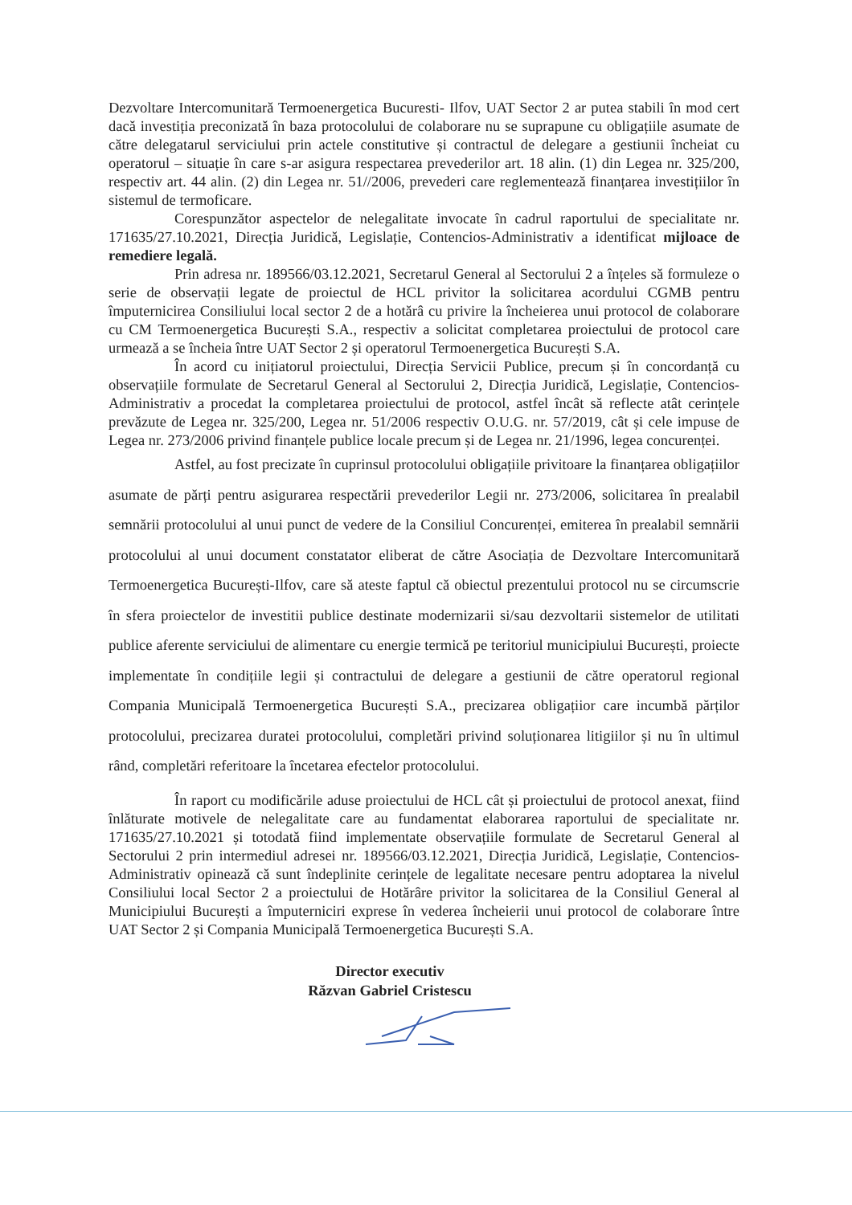Dezvoltare Intercomunitară Termoenergetica Bucuresti- Ilfov, UAT Sector 2 ar putea stabili în mod cert dacă investiția preconizată în baza protocolului de colaborare nu se suprapune cu obligațiile asumate de către delegatarul serviciului prin actele constitutive și contractul de delegare a gestiunii încheiat cu operatorul – situație în care s-ar asigura respectarea prevederilor art. 18 alin. (1) din Legea nr. 325/200, respectiv art. 44 alin. (2) din Legea nr. 51//2006, prevederi care reglementează finanțarea investițiilor în sistemul de termoficare.
Corespunzător aspectelor de nelegalitate invocate în cadrul raportului de specialitate nr. 171635/27.10.2021, Direcția Juridică, Legislație, Contencios-Administrativ a identificat mijloace de remediere legală.
Prin adresa nr. 189566/03.12.2021, Secretarul General al Sectorului 2 a înțeles să formuleze o serie de observații legate de proiectul de HCL privitor la solicitarea acordului CGMB pentru împuternicirea Consiliului local sector 2 de a hotărâ cu privire la încheierea unui protocol de colaborare cu CM Termoenergetica București S.A., respectiv a solicitat completarea proiectului de protocol care urmează a se încheia între UAT Sector 2 și operatorul Termoenergetica București S.A.
În acord cu inițiatorul proiectului, Direcția Servicii Publice, precum și în concordanță cu observațiile formulate de Secretarul General al Sectorului 2, Direcția Juridică, Legislație, Contencios-Administrativ a procedat la completarea proiectului de protocol, astfel încât să reflecte atât cerințele prevăzute de Legea nr. 325/200, Legea nr. 51/2006 respectiv O.U.G. nr. 57/2019, cât și cele impuse de Legea nr. 273/2006 privind finanțele publice locale precum și de Legea nr. 21/1996, legea concurenței.
Astfel, au fost precizate în cuprinsul protocolului obligațiile privitoare la finanțarea obligațiilor asumate de părți pentru asigurarea respectării prevederilor Legii nr. 273/2006, solicitarea în prealabil semnării protocolului al unui punct de vedere de la Consiliul Concurenței, emiterea în prealabil semnării protocolului al unui document constatator eliberat de către Asociația de Dezvoltare Intercomunitară Termoenergetica București-Ilfov, care să ateste faptul că obiectul prezentului protocol nu se circumscrie în sfera proiectelor de investitii publice destinate modernizarii si/sau dezvoltarii sistemelor de utilitati publice aferente serviciului de alimentare cu energie termică pe teritoriul municipiului București, proiecte implementate în condițiile legii și contractului de delegare a gestiunii de către operatorul regional Compania Municipală Termoenergetica București S.A., precizarea obligațiior care incumbă părților protocolului, precizarea duratei protocolului, completări privind soluționarea litigiilor și nu în ultimul rând, completări referitoare la încetarea efectelor protocolului.
În raport cu modificările aduse proiectului de HCL cât și proiectului de protocol anexat, fiind înlăturate motivele de nelegalitate care au fundamentat elaborarea raportului de specialitate nr. 171635/27.10.2021 și totodată fiind implementate observațiile formulate de Secretarul General al Sectorului 2 prin intermediul adresei nr. 189566/03.12.2021, Direcția Juridică, Legislație, Contencios-Administrativ opinează că sunt îndeplinite cerințele de legalitate necesare pentru adoptarea la nivelul Consiliului local Sector 2 a proiectului de Hotărâre privitor la solicitarea de la Consiliul General al Municipiului București a împuterniciri exprese în vederea încheierii unui protocol de colaborare între UAT Sector 2 și Compania Municipală Termoenergetica București S.A.
Director executiv
Răzvan Gabriel Cristescu